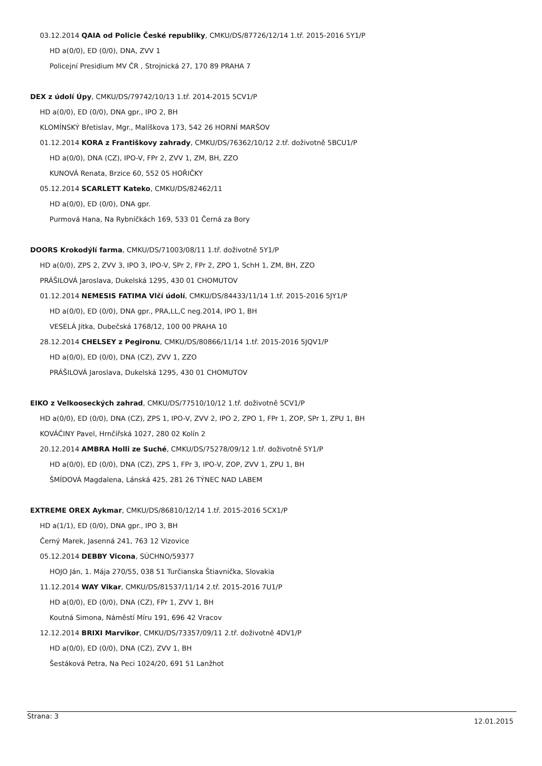03.12.2014 QAIA od Policie České republiky, CMKU/DS/87726/12/14 1.tř. 2015-2016 5Y1/P
HD a(0/0), ED (0/0), DNA, ZVV 1
Policejní Presidium MV ČR , Strojnická 27, 170 89 PRAHA 7
DEX z údolí Úpy, CMKU/DS/79742/10/13 1.tř. 2014-2015 5CV1/P
HD a(0/0), ED (0/0), DNA gpr., IPO 2, BH
KLOMÍNSKÝ Břetislav, Mgr., Malíškova 173, 542 26 HORNÍ MARŠOV
01.12.2014 KORA z Františkovy zahrady, CMKU/DS/76362/10/12 2.tř. doživotně 5BCU1/P
HD a(0/0), DNA (CZ), IPO-V, FPr 2, ZVV 1, ZM, BH, ZZO
KUNOVÁ Renata, Brzice 60, 552 05 HOŘIČKY
05.12.2014 SCARLETT Kateko, CMKU/DS/82462/11
HD a(0/0), ED (0/0), DNA gpr.
Purmová Hana, Na Rybníčkách 169, 533 01 Černá za Bory
DOORS Krokodýlí farma, CMKU/DS/71003/08/11 1.tř. doživotně 5Y1/P
HD a(0/0), ZPS 2, ZVV 3, IPO 3, IPO-V, SPr 2, FPr 2, ZPO 1, SchH 1, ZM, BH, ZZO
PRÁŠILOVÁ Jaroslava, Dukelská 1295, 430 01 CHOMUTOV
01.12.2014 NEMESIS FATIMA Vlčí údolí, CMKU/DS/84433/11/14 1.tř. 2015-2016 5JY1/P
HD a(0/0), ED (0/0), DNA gpr., PRA,LL,C neg.2014, IPO 1, BH
VESELÁ Jitka, Dubečská 1768/12, 100 00 PRAHA 10
28.12.2014 CHELSEY z Pegironu, CMKU/DS/80866/11/14 1.tř. 2015-2016 5JQV1/P
HD a(0/0), ED (0/0), DNA (CZ), ZVV 1, ZZO
PRÁŠILOVÁ Jaroslava, Dukelská 1295, 430 01 CHOMUTOV
EIKO z Velkooseckých zahrad, CMKU/DS/77510/10/12 1.tř. doživotně 5CV1/P
HD a(0/0), ED (0/0), DNA (CZ), ZPS 1, IPO-V, ZVV 2, IPO 2, ZPO 1, FPr 1, ZOP, SPr 1, ZPU 1, BH
KOVÁČINY Pavel, Hrnčířská 1027, 280 02 Kolín 2
20.12.2014 AMBRA Holli ze Suché, CMKU/DS/75278/09/12 1.tř. doživotně 5Y1/P
HD a(0/0), ED (0/0), DNA (CZ), ZPS 1, FPr 3, IPO-V, ZOP, ZVV 1, ZPU 1, BH
ŠMÍDOVÁ Magdalena, Lánská 425, 281 26 TÝNEC NAD LABEM
EXTREME OREX Aykmar, CMKU/DS/86810/12/14 1.tř. 2015-2016 5CX1/P
HD a(1/1), ED (0/0), DNA gpr., IPO 3, BH
Černý Marek, Jasenná 241, 763 12 Vizovice
05.12.2014 DEBBY Vicona, SÚCHNO/59377
HOJO Ján, 1. Mája 270/55, 038 51 Turčianska Štiavnička, Slovakia
11.12.2014 WAY Vikar, CMKU/DS/81537/11/14 2.tř. 2015-2016 7U1/P
HD a(0/0), ED (0/0), DNA (CZ), FPr 1, ZVV 1, BH
Koutná Simona, Náměstí Míru 191, 696 42 Vracov
12.12.2014 BRIXI Marvikor, CMKU/DS/73357/09/11 2.tř. doživotně 4DV1/P
HD a(0/0), ED (0/0), DNA (CZ), ZVV 1, BH
Šestáková Petra, Na Peci 1024/20, 691 51 Lanžhot
Strana: 3 12.01.2015